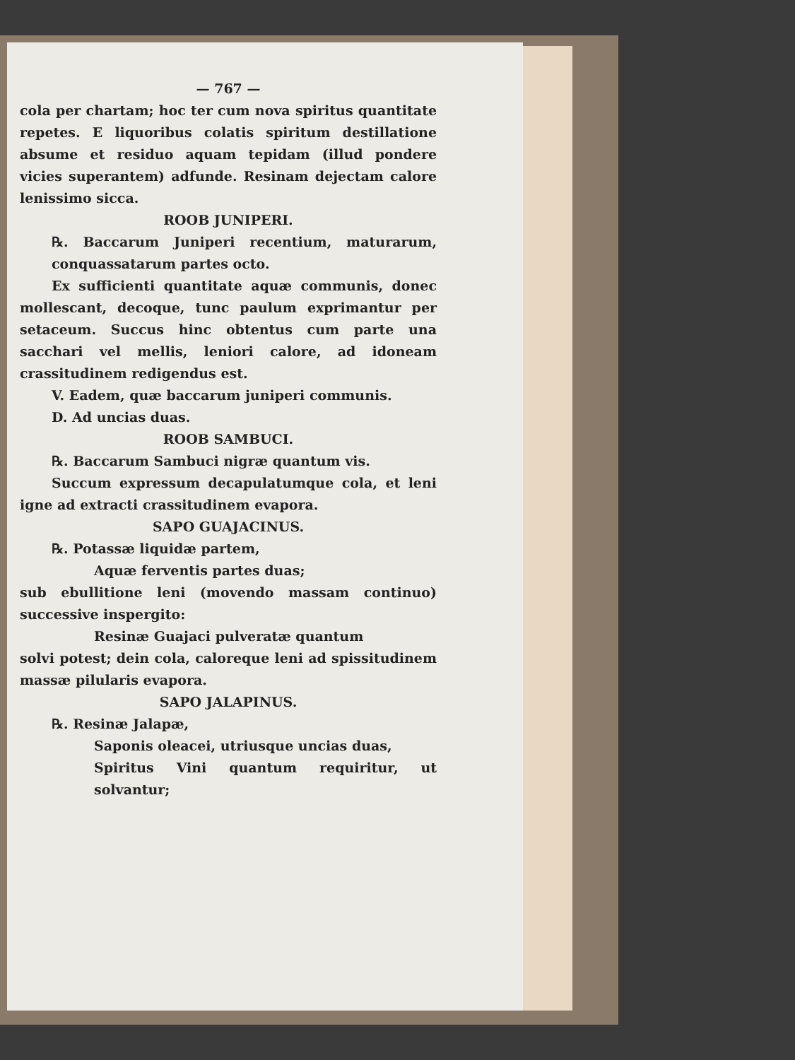— 767 —
cola per chartam; hoc ter cum nova spiritus quantitate repetes. E liquoribus colatis spiritum destillatione absume et residuo aquam tepidam (illud pondere vicies superantem) adfunde. Resinam dejectam calore lenissimo sicca.
ROOB JUNIPERI.
℞. Baccarum Juniperi recentium, maturarum, conquassatarum partes octo.
Ex sufficienti quantitate aquæ communis, donec mollescant, decoque, tunc paulum exprimantur per setaceum. Succus hinc obtentus cum parte una sacchari vel mellis, leniori calore, ad idoneam crassitudinem redigendus est.
V. Eadem, quæ baccarum juniperi communis.
D. Ad uncias duas.
ROOB SAMBUCI.
℞. Baccarum Sambuci nigræ quantum vis.
Succum expressum decapulatumque cola, et leni igne ad extracti crassitudinem evapora.
SAPO GUAJACINUS.
℞. Potassæ liquidæ partem,
Aquæ ferventis partes duas;
sub ebullitione leni (movendo massam continuo) successive inspergito:
Resinæ Guajaci pulveratæ quantum
solvi potest; dein cola, caloreque leni ad spissitudinem massæ pilularis evapora.
SAPO JALAPINUS.
℞. Resinæ Jalapæ,
Saponis oleacei, utriusque uncias duas,
Spiritus Vini quantum requiritur, ut solvantur;